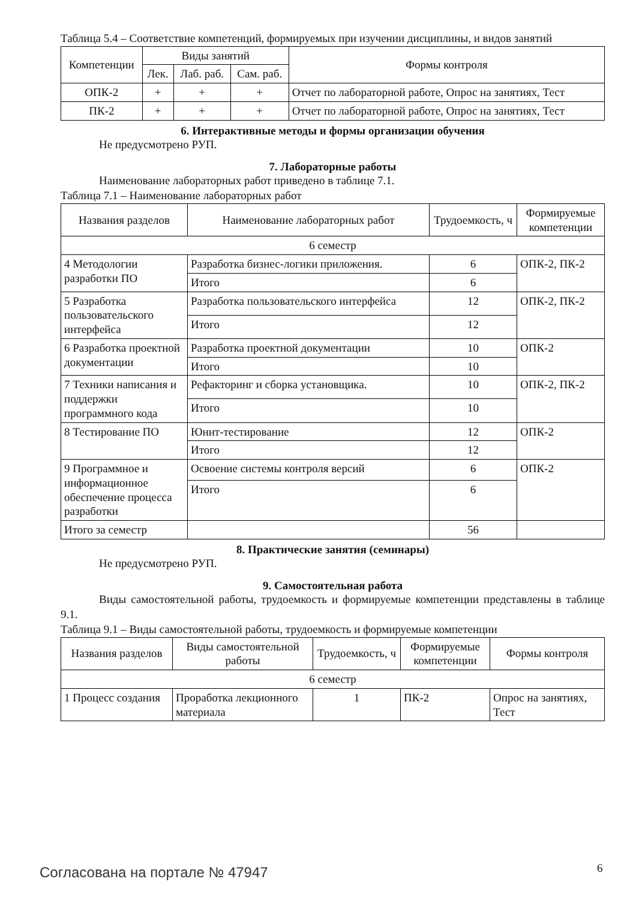Таблица 5.4 – Соответствие компетенций, формируемых при изучении дисциплины, и видов занятий
| Компетенции | Виды занятий | | | Формы контроля |
| --- | --- | --- | --- | --- |
| | Лек. | Лаб. раб. | Сам. раб. | |
| ОПК-2 | + | + | + | Отчет по лабораторной работе, Опрос на занятиях, Тест |
| ПК-2 | + | + | + | Отчет по лабораторной работе, Опрос на занятиях, Тест |
6. Интерактивные методы и формы организации обучения
Не предусмотрено РУП.
7. Лабораторные работы
Наименование лабораторных работ приведено в таблице 7.1.
Таблица 7.1 – Наименование лабораторных работ
| Названия разделов | Наименование лабораторных работ | Трудоемкость, ч | Формируемые компетенции |
| --- | --- | --- | --- |
| 6 семестр | | | |
| 4 Методологии разработки ПО | Разработка бизнес-логики приложения. | 6 | ОПК-2, ПК-2 |
| | Итого | 6 | |
| 5 Разработка пользовательского интерфейса | Разработка пользовательского интерфейса | 12 | ОПК-2, ПК-2 |
| | Итого | 12 | |
| 6 Разработка проектной документации | Разработка проектной документации | 10 | ОПК-2 |
| | Итого | 10 | |
| 7 Техники написания и поддержки программного кода | Рефакторинг и сборка установщика. | 10 | ОПК-2, ПК-2 |
| | Итого | 10 | |
| 8 Тестирование ПО | Юнит-тестирование | 12 | ОПК-2 |
| | Итого | 12 | |
| 9 Программное и информационное обеспечение процесса разработки | Освоение системы контроля версий | 6 | ОПК-2 |
| | Итого | 6 | |
| Итого за семестр | | 56 | |
8. Практические занятия (семинары)
Не предусмотрено РУП.
9. Самостоятельная работа
Виды самостоятельной работы, трудоемкость и формируемые компетенции представлены в таблице 9.1.
Таблица 9.1 – Виды самостоятельной работы, трудоемкость и формируемые компетенции
| Названия разделов | Виды самостоятельной работы | Трудоемкость, ч | Формируемые компетенции | Формы контроля |
| --- | --- | --- | --- | --- |
| 6 семестр | | | | |
| 1 Процесс создания | Проработка лекционного материала | 1 | ПК-2 | Опрос на занятиях, Тест |
Согласована на портале № 47947 6